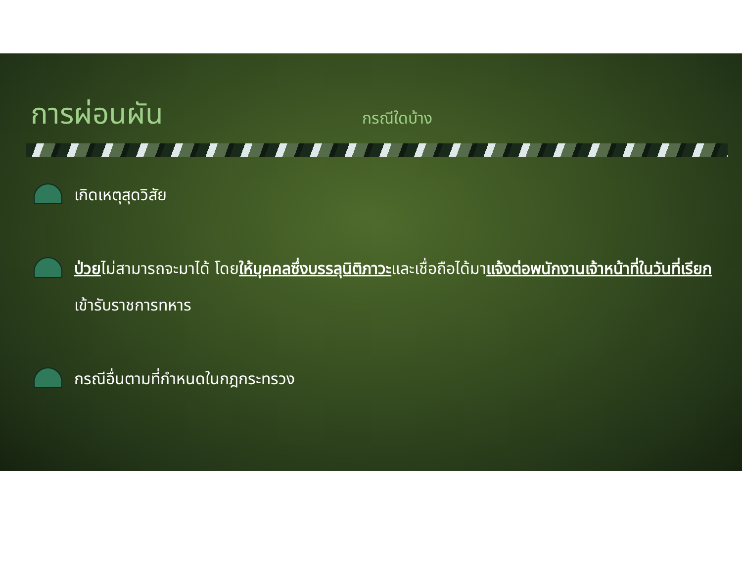การผ่อนผัน
กรณีใดบ้าง
เกิดเหตุสุดวิสัย
ป่วยไม่สามารถจะมาได้ โดยให้บุคคลซึ่งบรรลุนิติภาวะและเชื่อถือได้มาแจ้งต่อพนักงานเจ้าหน้าที่ในวันที่เรียกเข้ารับราชการทหาร
กรณีอื่นตามที่กำหนดในกฎกระทรวง